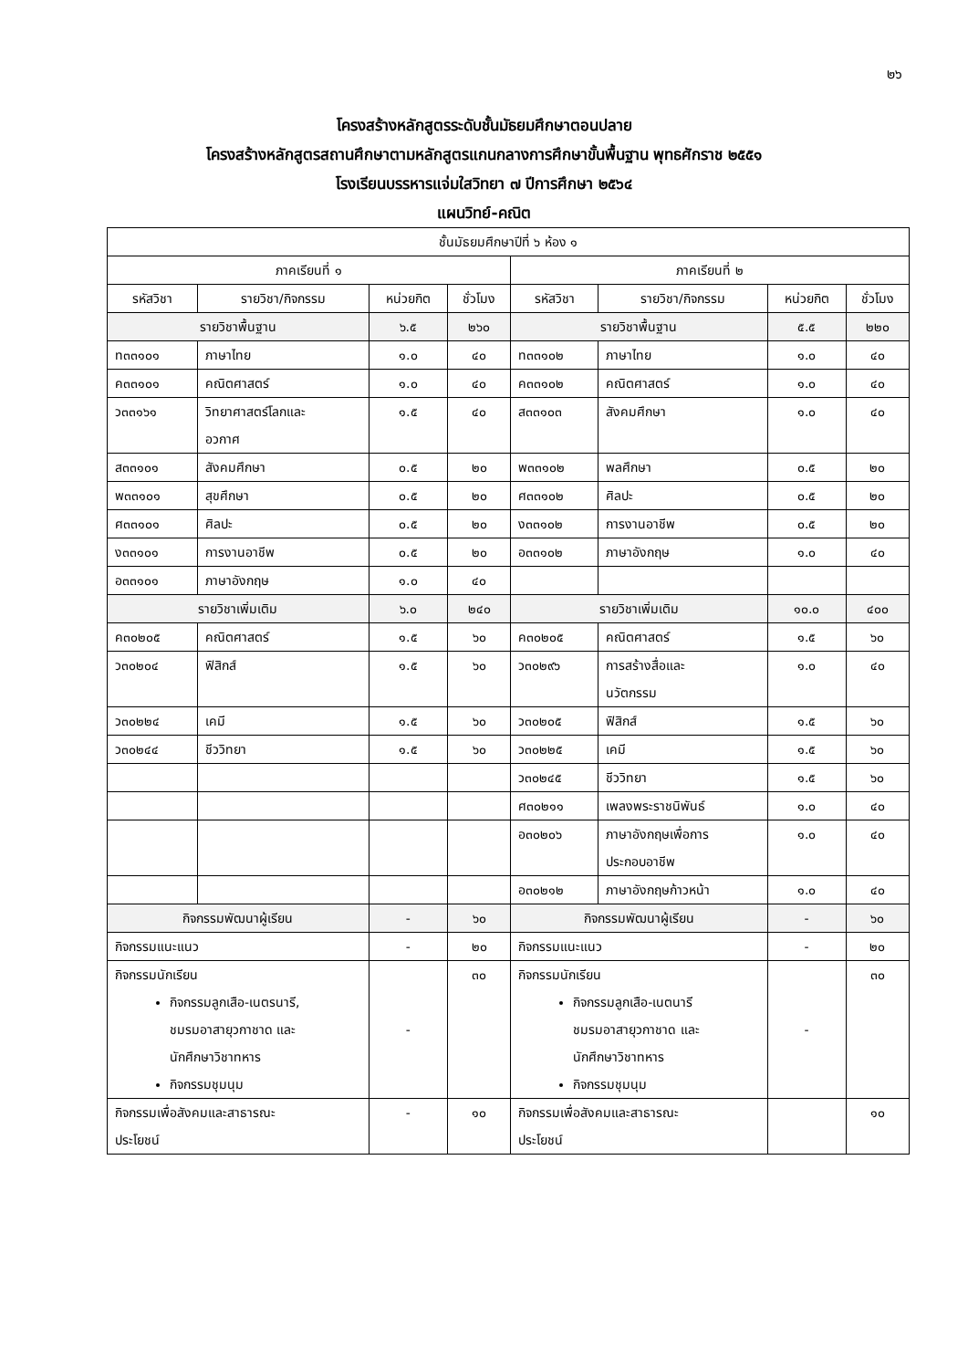๒๖
โครงสร้างหลักสูตรระดับชั้นมัธยมศึกษาตอนปลาย
โครงสร้างหลักสูตรสถานศึกษาตามหลักสูตรแกนกลางการศึกษาขั้นพื้นฐาน พุทธศักราช ๒๕๕๑
โรงเรียนบรรหารแจ่มใสวิทยา ๗ ปีการศึกษา ๒๕๖๔
แผนวิทย์-คณิต
| ชั้นมัธยมศึกษาปีที่ ๖ ห้อง ๑ | | | | | | | |
| --- | --- | --- | --- | --- | --- | --- | --- |
| ภาคเรียนที่ ๑ | | | | ภาคเรียนที่ ๒ | | | |
| รหัสวิชา | รายวิชา/กิจกรรม | หน่วยกิต | ชั่วโมง | รหัสวิชา | รายวิชา/กิจกรรม | หน่วยกิต | ชั่วโมง |
| รายวิชาพื้นฐาน | | ๖.๕ | ๒๖๐ | รายวิชาพื้นฐาน | | ๕.๕ | ๒๒๐ |
| ท๓๓๑๐๑ | ภาษาไทย | ๑.๐ | ๔๐ | ท๓๓๑๐๒ | ภาษาไทย | ๑.๐ | ๔๐ |
| ค๓๓๑๐๑ | คณิตศาสตร์ | ๑.๐ | ๔๐ | ค๓๓๑๐๒ | คณิตศาสตร์ | ๑.๐ | ๔๐ |
| ว๓๓๑๖๑ | วิทยาศาสตร์โลกและ อวกาศ | ๑.๕ | ๔๐ | ส๓๓๑๐๓ | สังคมศึกษา | ๑.๐ | ๔๐ |
| ส๓๓๑๐๑ | สังคมศึกษา | ๐.๕ | ๒๐ | พ๓๓๑๐๒ | พลศึกษา | ๐.๕ | ๒๐ |
| พ๓๓๑๐๑ | สุขศึกษา | ๐.๕ | ๒๐ | ศ๓๓๑๐๒ | ศิลปะ | ๐.๕ | ๒๐ |
| ศ๓๓๑๐๑ | ศิลปะ | ๐.๕ | ๒๐ | ง๓๓๑๐๒ | การงานอาชีพ | ๐.๕ | ๒๐ |
| ง๓๓๑๐๑ | การงานอาชีพ | ๐.๕ | ๒๐ | อ๓๓๑๐๒ | ภาษาอังกฤษ | ๑.๐ | ๔๐ |
| อ๓๓๑๐๑ | ภาษาอังกฤษ | ๑.๐ | ๔๐ | | | | |
| รายวิชาเพิ่มเติม | | ๖.๐ | ๒๔๐ | รายวิชาเพิ่มเติม | | ๑๐.๐ | ๔๐๐ |
| ค๓๐๒๐๕ | คณิตศาสตร์ | ๑.๕ | ๖๐ | ค๓๐๒๐๕ | คณิตศาสตร์ | ๑.๕ | ๖๐ |
| ว๓๐๒๐๔ | ฟิสิกส์ | ๑.๕ | ๖๐ | ว๓๐๒๙๖ | การสร้างสื่อและ นวัตกรรม | ๑.๐ | ๔๐ |
| ว๓๐๒๒๔ | เคมี | ๑.๕ | ๖๐ | ว๓๐๒๐๕ | ฟิสิกส์ | ๑.๕ | ๖๐ |
| ว๓๐๒๔๔ | ชีววิทยา | ๑.๕ | ๖๐ | ว๓๐๒๒๕ | เคมี | ๑.๕ | ๖๐ |
| | | | | ว๓๐๒๔๕ | ชีววิทยา | ๑.๕ | ๖๐ |
| | | | | ศ๓๐๒๑๑ | เพลงพระราชนิพันธ์ | ๑.๐ | ๔๐ |
| | | | | อ๓๐๒๐๖ | ภาษาอังกฤษเพื่อการ ประกอบอาชีพ | ๑.๐ | ๔๐ |
| | | | | อ๓๐๒๑๒ | ภาษาอังกฤษก้าวหน้า | ๑.๐ | ๔๐ |
| กิจกรรมพัฒนาผู้เรียน | | - | ๖๐ | กิจกรรมพัฒนาผู้เรียน | | - | ๖๐ |
| กิจกรรมแนะแนว | | - | ๒๐ | กิจกรรมแนะแนว | | - | ๒๐ |
| กิจกรรมนักเรียน กิจกรรมลูกเสือ-เนตรนารี, ชมรมอาสายุวกาชาด และ นักศึกษาวิชาทหาร กิจกรรมชุมนุม | | - | ๓๐ | กิจกรรมนักเรียน กิจกรรมลูกเสือ-เนตนารี ชมรมอาสายุวกาชาด และ นักศึกษาวิชาทหาร กิจกรรมชุมนุม | | - | ๓๐ |
| กิจกรรมเพื่อสังคมและสาธารณะ ประโยชน์ | | - | ๑๐ | กิจกรรมเพื่อสังคมและสาธารณะ ประโยชน์ | | | ๑๐ |